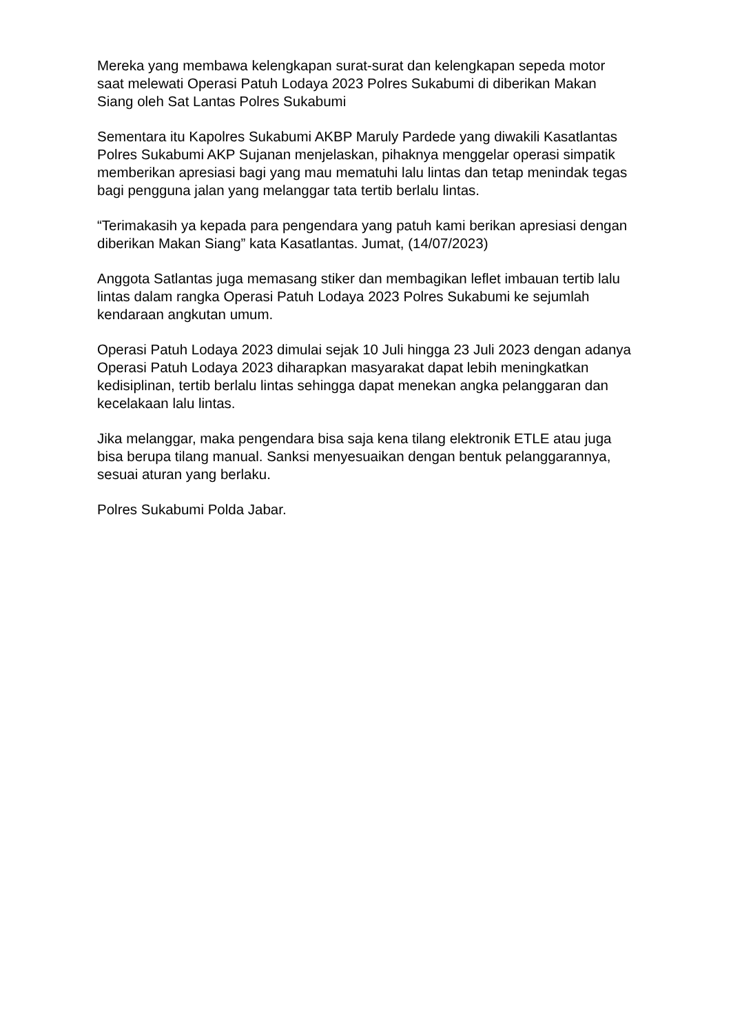Mereka yang membawa kelengkapan surat-surat dan kelengkapan sepeda motor saat melewati Operasi Patuh Lodaya 2023 Polres Sukabumi di diberikan Makan Siang oleh Sat Lantas Polres Sukabumi
Sementara itu Kapolres Sukabumi AKBP Maruly Pardede yang diwakili Kasatlantas Polres Sukabumi AKP Sujanan menjelaskan, pihaknya menggelar operasi simpatik memberikan apresiasi bagi yang mau mematuhi lalu lintas dan tetap menindak tegas bagi pengguna jalan yang melanggar tata tertib berlalu lintas.
“Terimakasih ya kepada para pengendara yang patuh kami berikan apresiasi dengan diberikan Makan Siang” kata Kasatlantas. Jumat, (14/07/2023)
Anggota Satlantas juga memasang stiker dan membagikan leflet imbauan tertib lalu lintas dalam rangka Operasi Patuh Lodaya 2023 Polres Sukabumi ke sejumlah kendaraan angkutan umum.
Operasi Patuh Lodaya 2023 dimulai sejak 10 Juli hingga 23 Juli 2023 dengan adanya Operasi Patuh Lodaya 2023 diharapkan masyarakat dapat lebih meningkatkan kedisiplinan, tertib berlalu lintas sehingga dapat menekan angka pelanggaran dan kecelakaan lalu lintas.
Jika melanggar, maka pengendara bisa saja kena tilang elektronik ETLE atau juga bisa berupa tilang manual. Sanksi menyesuaikan dengan bentuk pelanggarannya, sesuai aturan yang berlaku.
Polres Sukabumi Polda Jabar.